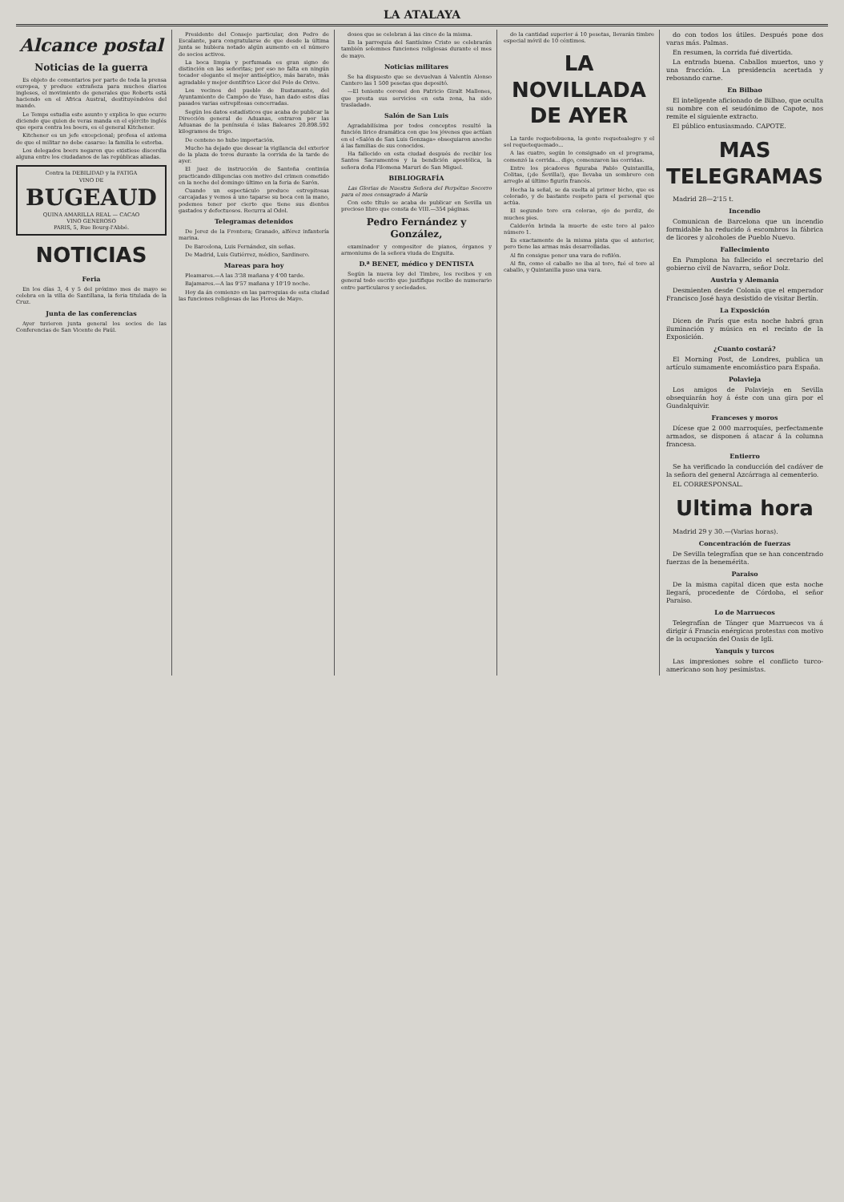LA ATALAYA
Alcance postal
Noticias de la guerra
Es objeto de comentarios por parte de toda la prensa europea, y produce extrañeza para muchos diarios ingleses, el movimiento de generales que Roberts está haciendo en el Africa Austral, destituyéndolos del mando.
Le Temps estudia este asunto y explica lo que ocurre diciendo que quien de veras manda en el ejército inglés que opera contra los boers, es el general Kitchener.
Kitchener es un jefe excepcional; profesa el axioma de que el militar no debe casarse: la familia le estorba.
Los delegados boers negaron que existiese discordia alguna entre los ciudadanos de las repúblicas aliadas.
Contra la DEBILIDAD y la FATIGA
VINO DE
BUGEAUD
QUINA AMARILLA REAL — CACAO
VINO GENEROSO
PARIS, 5, Rue Bourg-l'Abbé.
NOTICIAS
Feria
En los días 3, 4 y 5 del próximo mes de mayo se celebra en la villa de Santillana, la feria titulada de la Cruz.
Junta de las conferencias
Ayer tuvieron junta general los socios de las Conferencias de San Vicente de Paúl.
Presidente del Consejo particular, don Pedro de Escalante, para congratularse de que desde la última junta se hubiera notado algún aumento en el número de socios activos.
La boca limpia y perfumada es gran signo de distinción en las señoritas; por eso no falta en ningún tocador elegante el mejor antiséptico, más barato, más agradable y mejor dentífrico Licor del Polo de Orive.
Los vecinos del pueblo de Bustamante, del Ayuntamiento de Campóo de Yuso, han dado estos días pasados varias estrepitosas cencerradas.
Según los datos estadísticos que acaba de publicar la Dirección general de Aduanas, entraron por las Aduanas de la península é islas Baleares 20.898.592 kilogramos de trigo.
De centeno no hubo importación.
Mucho ha dejado que desear la vigilancia del exterior de la plaza de toros durante la corrida de la tarde de ayer.
El juez de instrucción de Santoña continúa practicando diligencias con motivo del crimen cometido en la noche del domingo último en la feria de Sarón.
Cuando un espectáculo produce estrepitosas carcajadas y vemos á uno taparse su boca con la mano, podemos tener por cierto que tiene sus dientes gastados y defectuosos. Recurra al Odol.
Telegramas detenidos
De Jerez de la Frontera; Granado, alférez infantería marina.
De Barcelona, Luis Fernández, sin señas.
De Madrid, Luis Gutiérrez, médico, Sardinero.
Mareas para hoy
Pleamares.—A las 3'38 mañana y 4'00 tarde.
Bajamares.—A las 9'57 mañana y 10'19 noche.
Hoy da án comienzo en las parroquias de esta ciudad las funciones religiosas de las Flores de Mayo.
dosos que se celebran á las cinco de la misma.
En la parroquia del Santísimo Cristo se celebrarán también solemnes funciones religiosas durante el mes de mayo.
Noticias militares
Se ha dispuesto que se devuelvan á Valentín Alonso Cantero las 1 500 pesetas que depositó.
—El teniente coronel don Patricio Giralt Mallones, que presta sus servicios en esta zona, ha sido trasladado.
Salón de San Luis
Agradabilísima por todos conceptos resultó la función lírico dramática con que los jóvenes que actúan en el «Salón de San Luis Gonzaga» obsequiaron anoche á las familias de sus conocidos.
Ha fallecido en esta ciudad después de recibir los Santos Sacramentos y la bendición apostólica, la señora doña Filomena Maruri de San Miguel.
BIBLIOGRAFÍA
Las Glorias de Nuestra Señora del Perpétuo Socorro para el mes consagrado á María
Con este título se acaba de publicar en Sevilla un precioso libro que consta de VIII.—354 páginas.
Pedro Fernández y González,
examinador y compositor de pianos, órganos y armoniums de la señora viuda de Enguita.
D.ª BENET, médico y DENTISTA
Según la nueva ley del Timbre, los recibos y en general todo escrito que justifique recibo de numerario entre particulares y sociedades.
do la cantidad superior á 10 pesetas, llevarán timbre especial móvil de 10 céntimos.
LA NOVILLADA DE AYER
La tarde requetebuena, la gente requetealegre y el sol requetequemado...
A las cuatro, según lo consignado en el programa, comenzó la corrida... digo, comenzaron las corridas.
Entre los picadores figuraba Pablo Quintanilla, Colitas, (¡de Sevilla!), que llevaba un sombrero con arreglo al último figurín francés.
Hecha la señal, se da suelta al primer bicho, que es colorado, y de bastante respeto para el personal que actúa.
El segundo toro era colorao, ojo de perdiz, de muchos pies.
Calderón brinda la muerte de este toro al palco número 1.
Es exactamente de la misma pinta que el anterior, pero tiene las armas más desarrolladas.
Al fin consigue poner una vara de refilón.
Al fin, como el caballo no iba al toro, fué el toro al caballo, y Quintanilla puso una vara.
do con todos los útiles. Después pone dos varas más. Palmas.
En resumen, la corrida fué divertida.
La entrada buena. Caballos muertos, uno y una fracción. La presidencia acertada y rebosando carne.
En Bilbao
El inteligente aficionado de Bilbao, que oculta su nombre con el seudónimo de Capote, nos remite el siguiente extracto.
El público entusiasmado. CAPOTE.
MAS TELEGRAMAS
Madrid 28—2'15 t.
Incendio
Comunican de Barcelona que un incendio formidable ha reducido á escombros la fábrica de licores y alcoholes de Pueblo Nuevo.
Fallecimiento
En Pamplona ha fallecido el secretario del gobierno civil de Navarra, señor Dolz.
Austria y Alemania
Desmienten desde Colonia que el emperador Francisco José haya desistido de visitar Berlín.
La Exposición
Dicen de París que esta noche habrá gran iluminación y música en el recinto de la Exposición.
¿Cuanto costará?
El Morning Post, de Londres, publica un artículo sumamente encomiástico para España.
Polavieja
Los amigos de Polavieja en Sevilla obsequiarán hoy á éste con una gira por el Guadalquivir.
Franceses y moros
Dícese que 2 000 marroquíes, perfectamente armados, se disponen á atacar á la columna francesa.
Entierro
Se ha verificado la conducción del cadáver de la señora del general Azcárraga al cementerio.
EL CORRESPONSAL.
Ultima hora
Madrid 29 y 30.—(Varias horas).
Concentración de fuerzas
De Sevilla telegrafían que se han concentrado fuerzas de la benemérita.
Paraiso
De la misma capital dicen que esta noche llegará, procedente de Córdoba, el señor Paraiso.
Lo de Marruecos
Telegrafían de Tánger que Marruecos va á dirigir á Francia enérgicas protestas con motivo de la ocupación del Oasis de Igli.
Yanquis y turcos
Las impresiones sobre el conflicto turco-americano son hoy pesimistas.